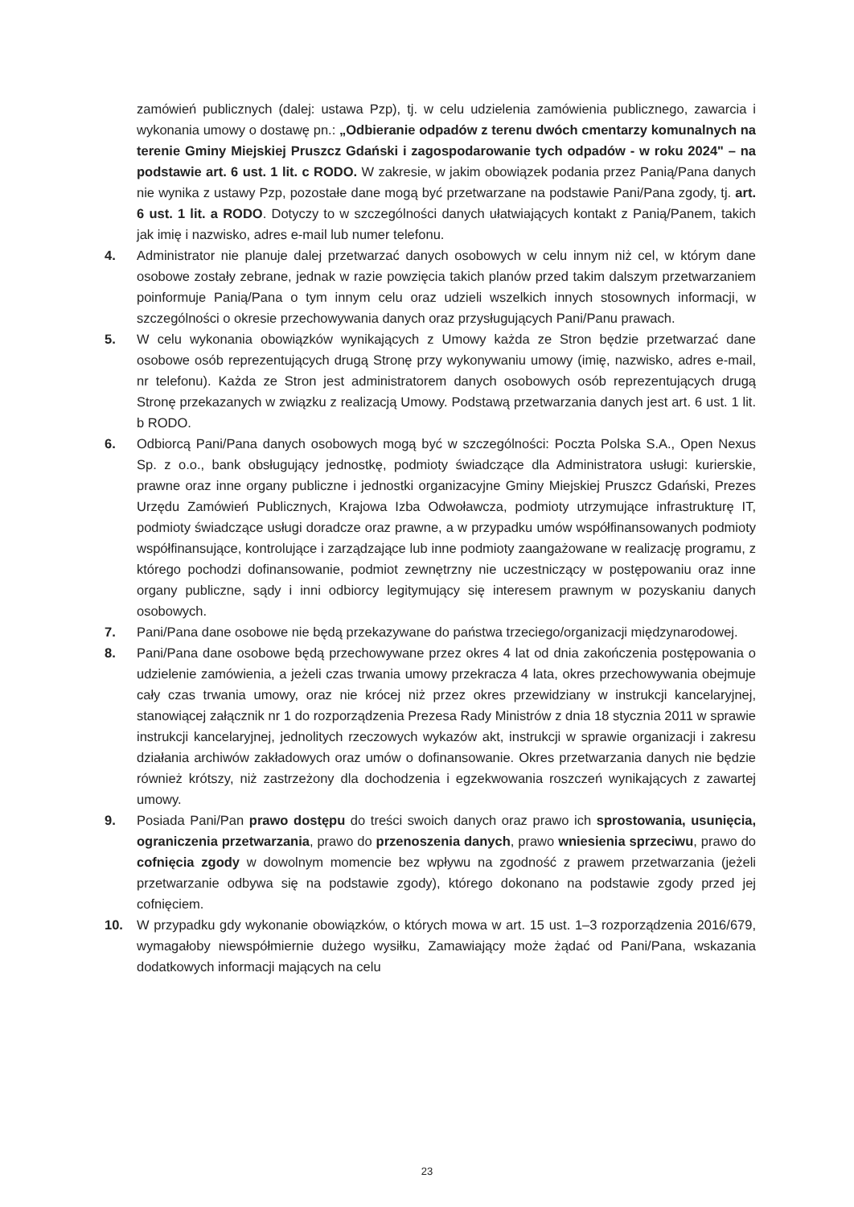zamówień publicznych (dalej: ustawa Pzp), tj. w celu udzielenia zamówienia publicznego, zawarcia i wykonania umowy o dostawę pn.: „Odbieranie odpadów z terenu dwóch cmentarzy komunalnych na terenie Gminy Miejskiej Pruszcz Gdański i zagospodarowanie tych odpadów - w roku 2024" – na podstawie art. 6 ust. 1 lit. c RODO. W zakresie, w jakim obowiązek podania przez Panią/Pana danych nie wynika z ustawy Pzp, pozostałe dane mogą być przetwarzane na podstawie Pani/Pana zgody, tj. art. 6 ust. 1 lit. a RODO. Dotyczy to w szczególności danych ułatwiających kontakt z Panią/Panem, takich jak imię i nazwisko, adres e-mail lub numer telefonu.
4. Administrator nie planuje dalej przetwarzać danych osobowych w celu innym niż cel, w którym dane osobowe zostały zebrane, jednak w razie powzięcia takich planów przed takim dalszym przetwarzaniem poinformuje Panią/Pana o tym innym celu oraz udzieli wszelkich innych stosownych informacji, w szczególności o okresie przechowywania danych oraz przysługujących Pani/Panu prawach.
5. W celu wykonania obowiązków wynikających z Umowy każda ze Stron będzie przetwarzać dane osobowe osób reprezentujących drugą Stronę przy wykonywaniu umowy (imię, nazwisko, adres e-mail, nr telefonu). Każda ze Stron jest administratorem danych osobowych osób reprezentujących drugą Stronę przekazanych w związku z realizacją Umowy. Podstawą przetwarzania danych jest art. 6 ust. 1 lit. b RODO.
6. Odbiorcą Pani/Pana danych osobowych mogą być w szczególności: Poczta Polska S.A., Open Nexus Sp. z o.o., bank obsługujący jednostkę, podmioty świadczące dla Administratora usługi: kurierskie, prawne oraz inne organy publiczne i jednostki organizacyjne Gminy Miejskiej Pruszcz Gdański, Prezes Urzędu Zamówień Publicznych, Krajowa Izba Odwoławcza, podmioty utrzymujące infrastrukturę IT, podmioty świadczące usługi doradcze oraz prawne, a w przypadku umów współfinansowanych podmioty współfinansujące, kontrolujące i zarządzające lub inne podmioty zaangażowane w realizację programu, z którego pochodzi dofinansowanie, podmiot zewnętrzny nie uczestniczący w postępowaniu oraz inne organy publiczne, sądy i inni odbiorcy legitymujący się interesem prawnym w pozyskaniu danych osobowych.
7. Pani/Pana dane osobowe nie będą przekazywane do państwa trzeciego/organizacji międzynarodowej.
8. Pani/Pana dane osobowe będą przechowywane przez okres 4 lat od dnia zakończenia postępowania o udzielenie zamówienia, a jeżeli czas trwania umowy przekracza 4 lata, okres przechowywania obejmuje cały czas trwania umowy, oraz nie krócej niż przez okres przewidziany w instrukcji kancelaryjnej, stanowiącej załącznik nr 1 do rozporządzenia Prezesa Rady Ministrów z dnia 18 stycznia 2011 w sprawie instrukcji kancelaryjnej, jednolitych rzeczowych wykazów akt, instrukcji w sprawie organizacji i zakresu działania archiwów zakładowych oraz umów o dofinansowanie. Okres przetwarzania danych nie będzie również krótszy, niż zastrzeżony dla dochodzenia i egzekwowania roszczeń wynikających z zawartej umowy.
9. Posiada Pani/Pan prawo dostępu do treści swoich danych oraz prawo ich sprostowania, usunięcia, ograniczenia przetwarzania, prawo do przenoszenia danych, prawo wniesienia sprzeciwu, prawo do cofnięcia zgody w dowolnym momencie bez wpływu na zgodność z prawem przetwarzania (jeżeli przetwarzanie odbywa się na podstawie zgody), którego dokonano na podstawie zgody przed jej cofnięciem.
10. W przypadku gdy wykonanie obowiązków, o których mowa w art. 15 ust. 1–3 rozporządzenia 2016/679, wymagałoby niewspółmiernie dużego wysiłku, Zamawiający może żądać od Pani/Pana, wskazania dodatkowych informacji mających na celu
23